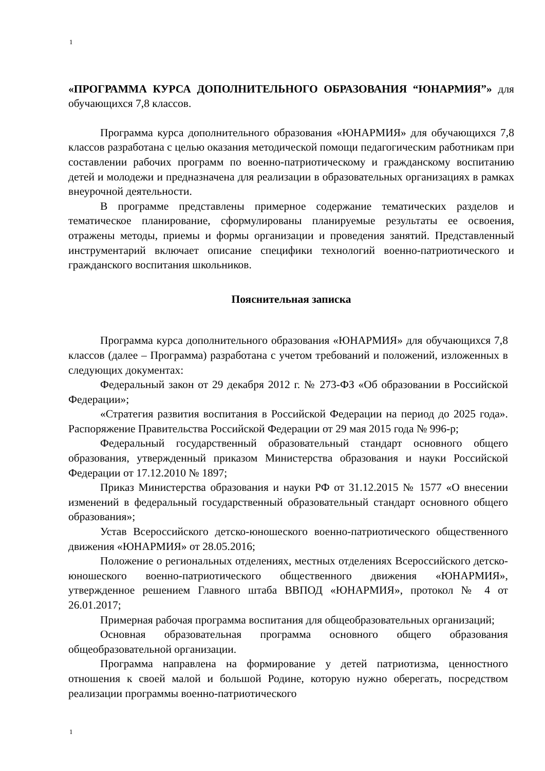1
«ПРОГРАММА КУРСА ДОПОЛНИТЕЛЬНОГО ОБРАЗОВАНИЯ “ЮНАРМИЯ”» для обучающихся 7,8 классов.
Программа курса дополнительного образования «ЮНАРМИЯ» для обучающихся 7,8 классов разработана с целью оказания методической помощи педагогическим работникам при составлении рабочих программ по военно-патриотическому и гражданскому воспитанию детей и молодежи и предназначена для реализации в образовательных организациях в рамках внеурочной деятельности.
В программе представлены примерное содержание тематических разделов и тематическое планирование, сформулированы планируемые результаты ее освоения, отражены методы, приемы и формы организации и проведения занятий. Представленный инструментарий включает описание специфики технологий военно-патриотического и гражданского воспитания школьников.
Пояснительная записка
Программа курса дополнительного образования «ЮНАРМИЯ» для обучающихся 7,8 классов (далее – Программа) разработана с учетом требований и положений, изложенных в следующих документах:
Федеральный закон от 29 декабря 2012 г. № 273-ФЗ «Об образовании в Российской Федерации»;
«Стратегия развития воспитания в Российской Федерации на период до 2025 года». Распоряжение Правительства Российской Федерации от 29 мая 2015 года № 996-р;
Федеральный государственный образовательный стандарт основного общего образования, утвержденный приказом Министерства образования и науки Российской Федерации от 17.12.2010 № 1897;
Приказ Министерства образования и науки РФ от 31.12.2015 № 1577 «О внесении изменений в федеральный государственный образовательный стандарт основного общего образования»;
Устав Всероссийского детско-юношеского военно-патриотического общественного движения «ЮНАРМИЯ» от 28.05.2016;
Положение о региональных отделениях, местных отделениях Всероссийского детско-юношеского военно-патриотического общественного движения «ЮНАРМИЯ», утвержденное решением Главного штаба ВВПОД «ЮНАРМИЯ», протокол № 4 от 26.01.2017;
Примерная рабочая программа воспитания для общеобразовательных организаций;
Основная образовательная программа основного общего образования общеобразовательной организации.
Программа направлена на формирование у детей патриотизма, ценностного отношения к своей малой и большой Родине, которую нужно оберегать, посредством реализации программы военно-патриотического
1